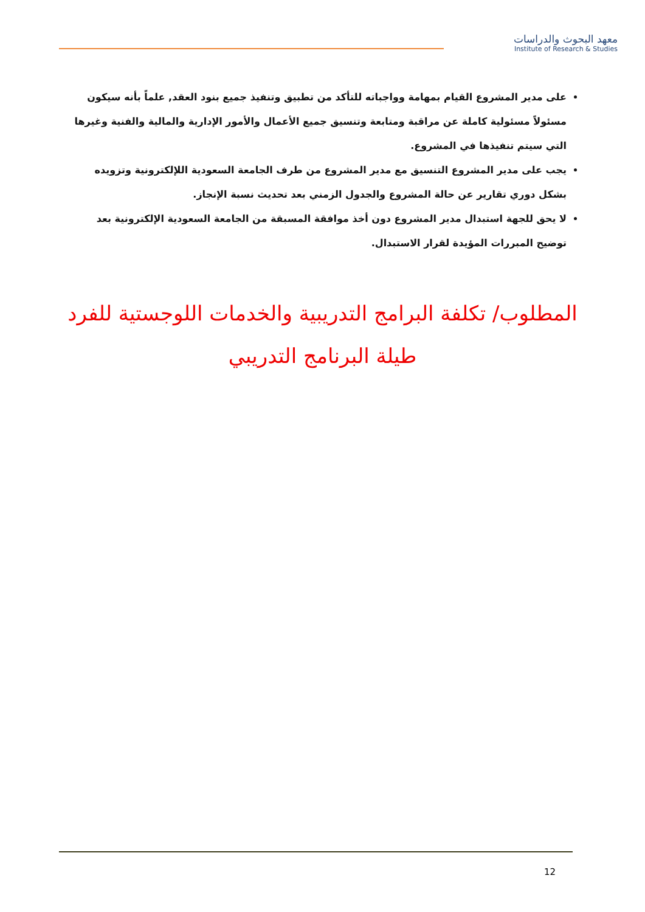معهد البحوث والدراسات
Institute of Research & Studies
على مدير المشروع القيام بمهامة وواجباته للتأكد من تطبيق وتنفيذ جميع بنود العقد, علماً بأنه سيكون مسئولاً مسئولية كاملة عن مراقبة ومتابعة وتنسيق جميع الأعمال والأمور الإدارية والمالية والفنية وغيرها التي سيتم تنفيذها في المشروع.
يجب على مدير المشروع التنسيق مع مدير المشروع من طرف الجامعة السعودية اللإلكترونية وتزويده بشكل دوري تقارير عن حالة المشروع والجدول الزمني بعد تحديث نسبة الإنجاز.
لا يحق للجهة استبدال مدير المشروع دون أخذ موافقة المسبقة من الجامعة السعودية الإلكترونية بعد توضيح المبررات المؤيدة لقرار الاستبدال.
المطلوب/ تكلفة البرامج التدريبية والخدمات اللوجستية للفرد طيلة البرنامج التدريبي
12